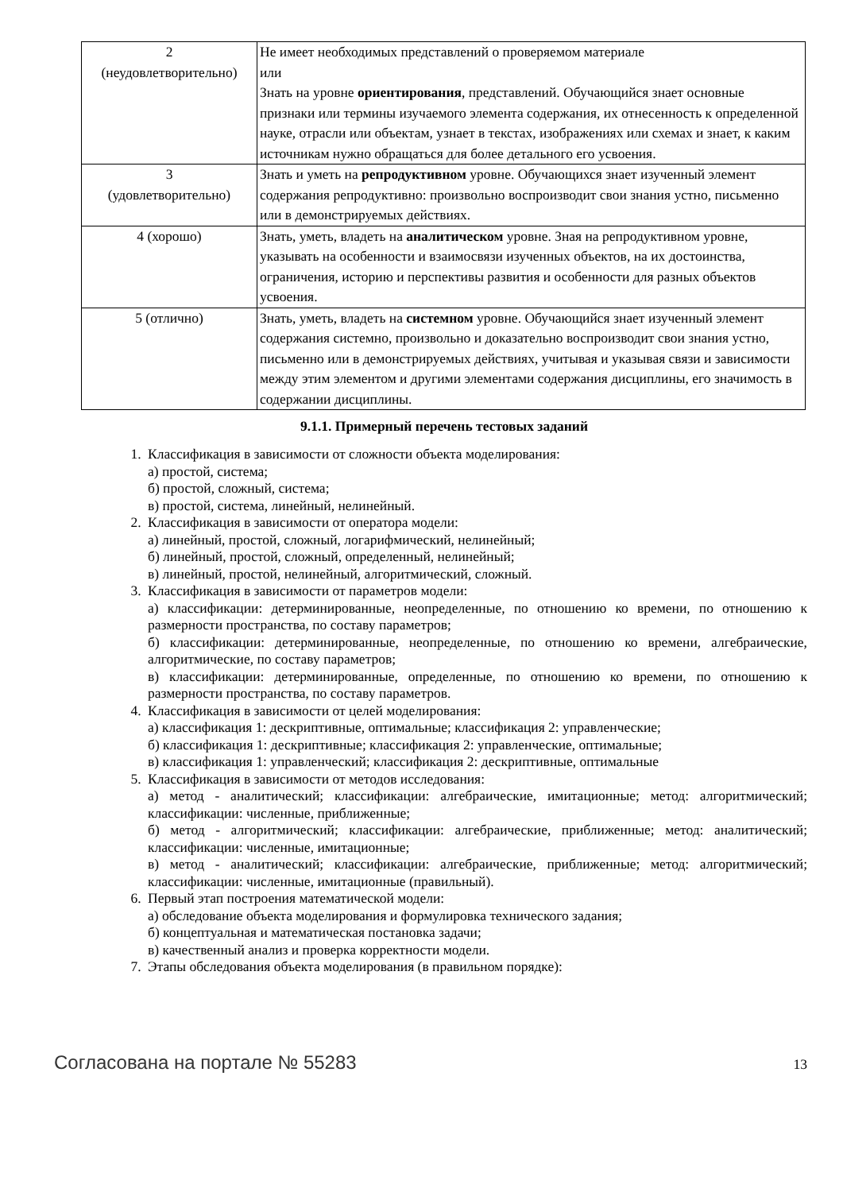| 2 (неудовлетворительно) | Не имеет необходимых представлений о проверяемом материале или Знать на уровне ориентирования , представлений. Обучающийся знает основные признаки или термины изучаемого элемента содержания, их отнесенность к определенной науке, отрасли или объектам, узнает в текстах, изображениях или схемах и знает, к каким источникам нужно обращаться для более детального его усвоения. |
| 3 (удовлетворительно) | Знать и уметь на репродуктивном уровне. Обучающихся знает изученный элемент содержания репродуктивно: произвольно воспроизводит свои знания устно, письменно или в демонстрируемых действиях. |
| 4 (хорошо) | Знать, уметь, владеть на аналитическом уровне. Зная на репродуктивном уровне, указывать на особенности и взаимосвязи изученных объектов, на их достоинства, ограничения, историю и перспективы развития и особенности для разных объектов усвоения. |
| 5 (отлично) | Знать, уметь, владеть на системном уровне. Обучающийся знает изученный элемент содержания системно, произвольно и доказательно воспроизводит свои знания устно, письменно или в демонстрируемых действиях, учитывая и указывая связи и зависимости между этим элементом и другими элементами содержания дисциплины, его значимость в содержании дисциплины. |
9.1.1. Примерный перечень тестовых заданий
1. Классификация в зависимости от сложности объекта моделирования:
а) простой, система;
б) простой, сложный, система;
в) простой, система, линейный, нелинейный.
2. Классификация в зависимости от оператора модели:
а) линейный, простой, сложный, логарифмический, нелинейный;
б) линейный, простой, сложный, определенный, нелинейный;
в) линейный, простой, нелинейный, алгоритмический, сложный.
3. Классификация в зависимости от параметров модели:
а) классификации: детерминированные, неопределенные, по отношению ко времени, по отношению к размерности пространства, по составу параметров;
б) классификации: детерминированные, неопределенные, по отношению ко времени, алгебраические, алгоритмические, по составу параметров;
в) классификации: детерминированные, определенные, по отношению ко времени, по отношению к размерности пространства, по составу параметров.
4. Классификация в зависимости от целей моделирования:
а) классификация 1: дескриптивные, оптимальные; классификация 2: управленческие;
б) классификация 1: дескриптивные; классификация 2: управленческие, оптимальные;
в) классификация 1: управленческий; классификация 2: дескриптивные, оптимальные
5. Классификация в зависимости от методов исследования:
а) метод - аналитический; классификации: алгебраические, имитационные; метод: алгоритмический; классификации: численные, приближенные;
б) метод - алгоритмический; классификации: алгебраические, приближенные; метод: аналитический; классификации: численные, имитационные;
в) метод - аналитический; классификации: алгебраические, приближенные; метод: алгоритмический; классификации: численные, имитационные (правильный).
6. Первый этап построения математической модели:
а) обследование объекта моделирования и формулировка технического задания;
б) концептуальная и математическая постановка задачи;
в) качественный анализ и проверка корректности модели.
7. Этапы обследования объекта моделирования (в правильном порядке):
Согласована на портале № 55283 13